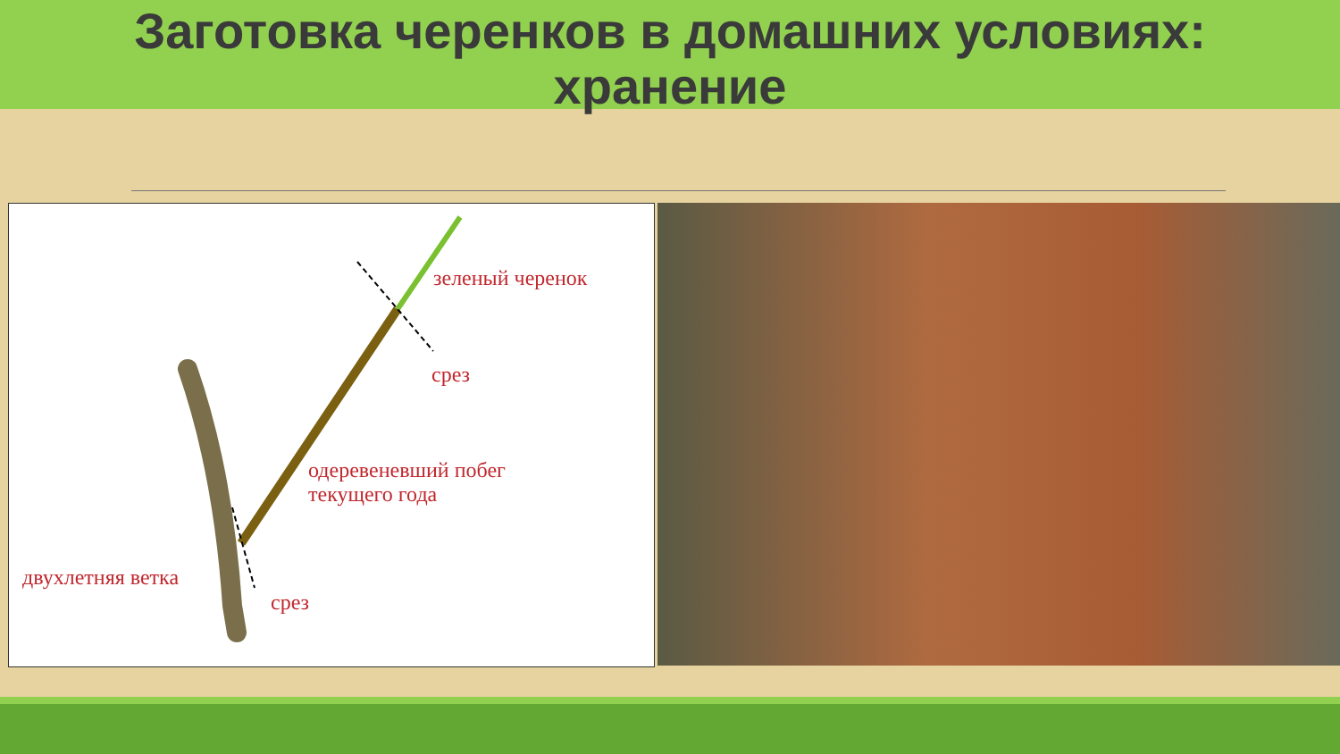Заготовка черенков в домашних условиях:
хранение
зеленый черенок
срез
одеревеневший побег
текущего года
двухлетняя ветка
срез